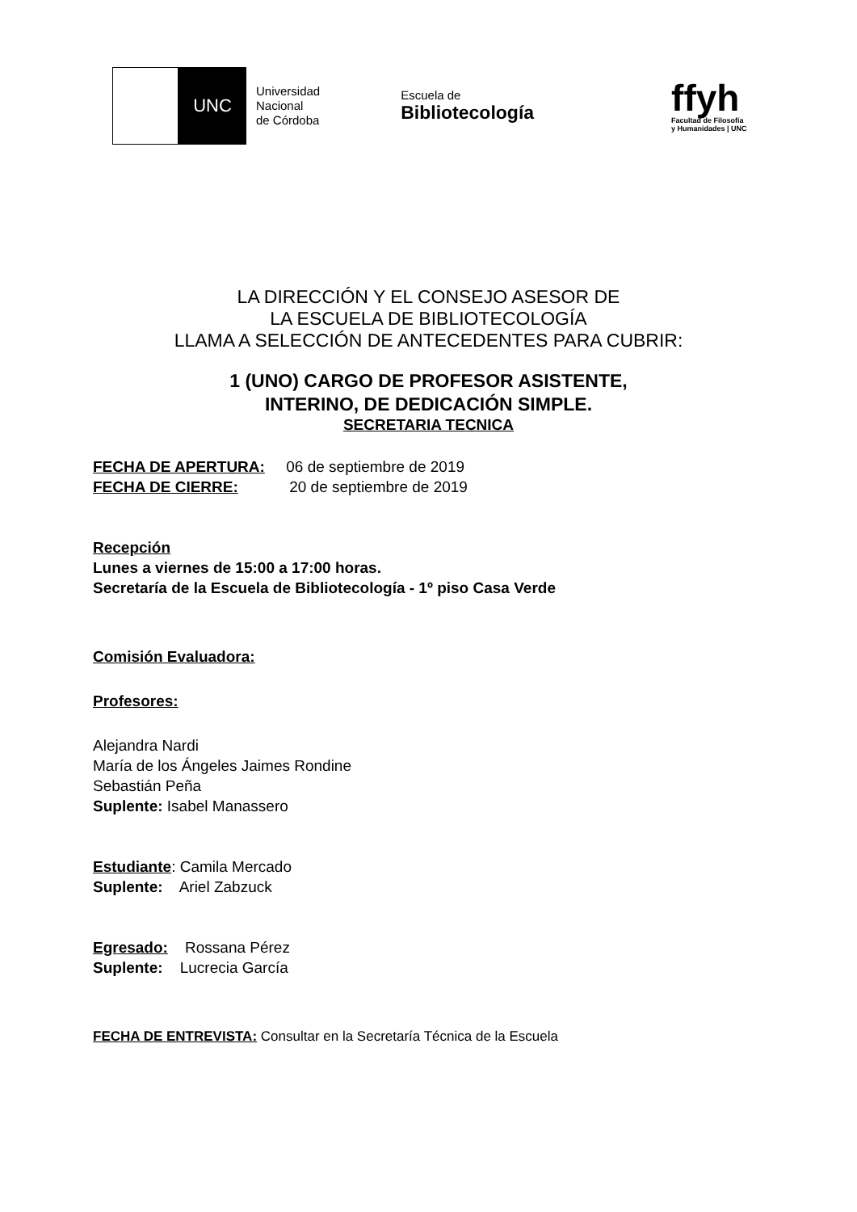UNC
Universidad
Nacional
de Córdoba
Escuela de
Bibliotecología
ffyh
Facultad de Filosofía
y Humanidades | UNC
LA DIRECCIÓN Y EL CONSEJO ASESOR DE
LA ESCUELA DE BIBLIOTECOLOGÍA
LLAMA A SELECCIÓN DE ANTECEDENTES PARA CUBRIR:
1 (UNO) CARGO DE PROFESOR ASISTENTE,
INTERINO, DE DEDICACIÓN SIMPLE.
SECRETARIA TECNICA
FECHA DE APERTURA: 06 de septiembre de 2019
FECHA DE CIERRE: 20 de septiembre de 2019
Recepción
Lunes a viernes de 15:00 a 17:00 horas.
Secretaría de la Escuela de Bibliotecología - 1º piso Casa Verde
Comisión Evaluadora:
Profesores:
Alejandra Nardi
María de los Ángeles Jaimes Rondine
Sebastián Peña
Suplente: Isabel Manassero
Estudiante: Camila Mercado
Suplente: Ariel Zabzuck
Egresado: Rossana Pérez
Suplente: Lucrecia García
FECHA DE ENTREVISTA: Consultar en la Secretaría Técnica de la Escuela